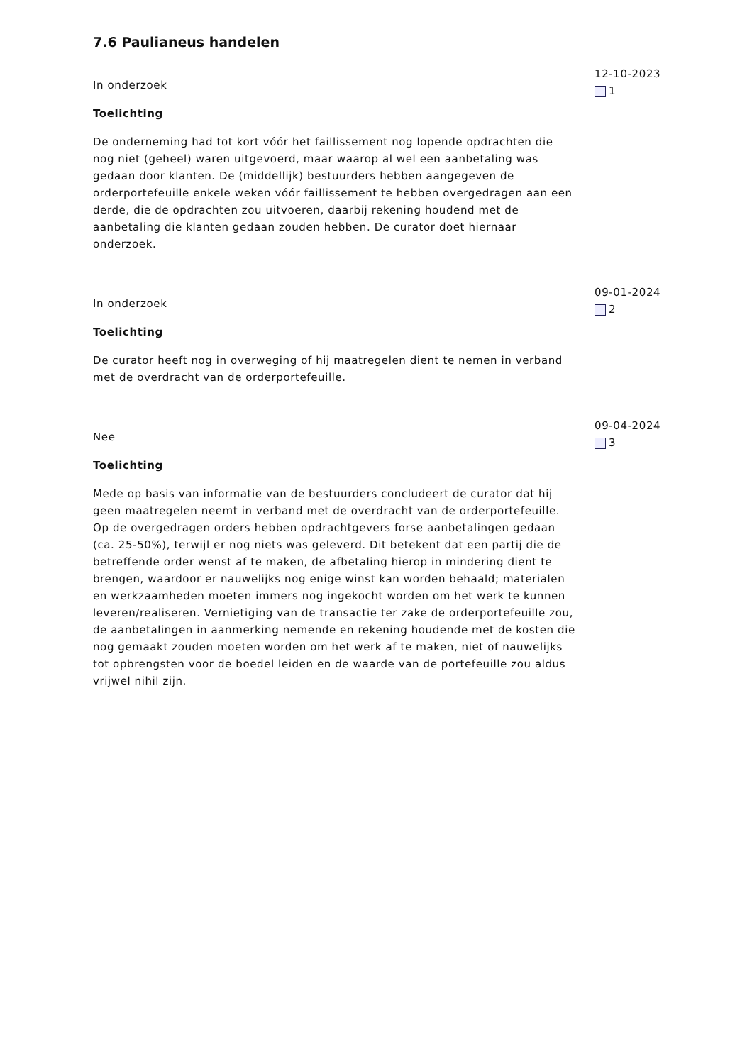7.6 Paulianeus handelen
In onderzoek
Toelichting
De onderneming had tot kort vóór het faillissement nog lopende opdrachten die nog niet (geheel) waren uitgevoerd, maar waarop al wel een aanbetaling was gedaan door klanten. De (middellijk) bestuurders hebben aangegeven de orderportefeuille enkele weken vóór faillissement te hebben overgedragen aan een derde, die de opdrachten zou uitvoeren, daarbij rekening houdend met de aanbetaling die klanten gedaan zouden hebben. De curator doet hiernaar onderzoek.
12-10-2023
1
In onderzoek
Toelichting
De curator heeft nog in overweging of hij maatregelen dient te nemen in verband met de overdracht van de orderportefeuille.
09-01-2024
2
Nee
Toelichting
Mede op basis van informatie van de bestuurders concludeert de curator dat hij geen maatregelen neemt in verband met de overdracht van de orderportefeuille. Op de overgedragen orders hebben opdrachtgevers forse aanbetalingen gedaan (ca. 25-50%), terwijl er nog niets was geleverd. Dit betekent dat een partij die de betreffende order wenst af te maken, de afbetaling hierop in mindering dient te brengen, waardoor er nauwelijks nog enige winst kan worden behaald; materialen en werkzaamheden moeten immers nog ingekocht worden om het werk te kunnen leveren/realiseren. Vernietiging van de transactie ter zake de orderportefeuille zou, de aanbetalingen in aanmerking nemende en rekening houdende met de kosten die nog gemaakt zouden moeten worden om het werk af te maken, niet of nauwelijks tot opbrengsten voor de boedel leiden en de waarde van de portefeuille zou aldus vrijwel nihil zijn.
09-04-2024
3